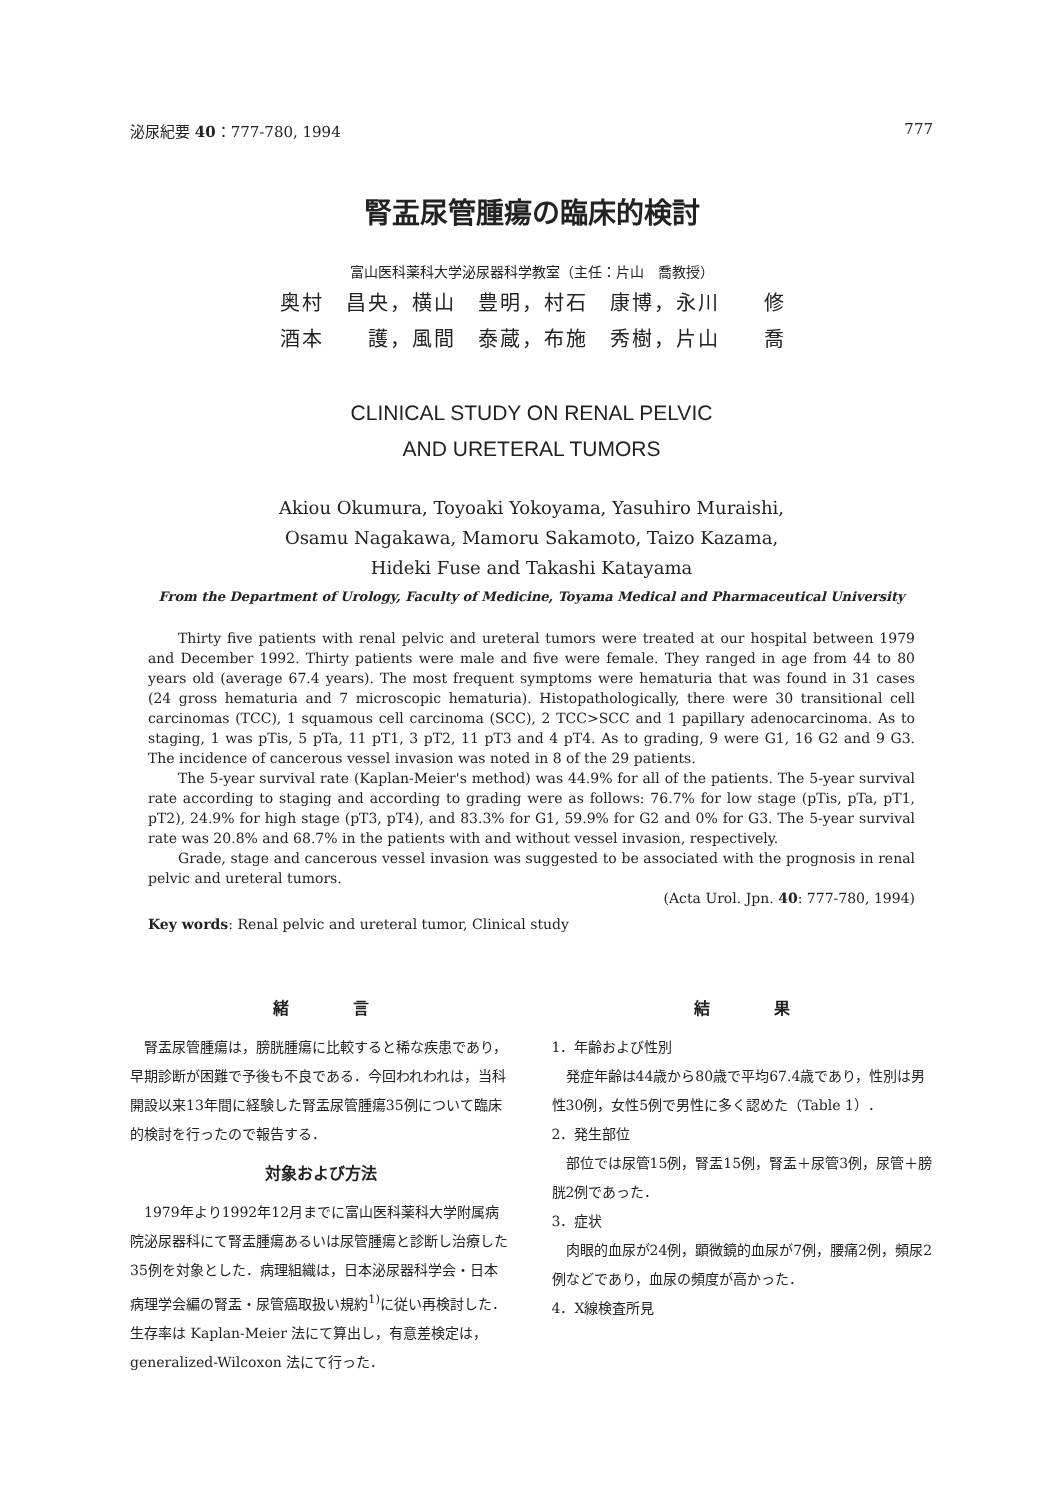泌尿紀要 40：777-780, 1994 777
腎盂尿管腫瘍の臨床的検討
富山医科薬科大学泌尿器科学教室（主任：片山　喬教授）
奥村　昌央，横山　豊明，村石　康博，永川　　修
酒本　　護，風間　泰蔵，布施　秀樹，片山　　喬
CLINICAL STUDY ON RENAL PELVIC
AND URETERAL TUMORS
Akiou Okumura, Toyoaki Yokoyama, Yasuhiro Muraishi,
Osamu Nagakawa, Mamoru Sakamoto, Taizo Kazama,
Hideki Fuse and Takashi Katayama
From the Department of Urology, Faculty of Medicine, Toyama Medical and Pharmaceutical University
Thirty five patients with renal pelvic and ureteral tumors were treated at our hospital between 1979 and December 1992. Thirty patients were male and five were female. They ranged in age from 44 to 80 years old (average 67.4 years). The most frequent symptoms were hematuria that was found in 31 cases (24 gross hematuria and 7 microscopic hematuria). Histopathologically, there were 30 transitional cell carcinomas (TCC), 1 squamous cell carcinoma (SCC), 2 TCC>SCC and 1 papillary adenocarcinoma. As to staging, 1 was pTis, 5 pTa, 11 pT1, 3 pT2, 11 pT3 and 4 pT4. As to grading, 9 were G1, 16 G2 and 9 G3. The incidence of cancerous vessel invasion was noted in 8 of the 29 patients.
The 5-year survival rate (Kaplan-Meier's method) was 44.9% for all of the patients. The 5-year survival rate according to staging and according to grading were as follows: 76.7% for low stage (pTis, pTa, pT1, pT2), 24.9% for high stage (pT3, pT4), and 83.3% for G1, 59.9% for G2 and 0% for G3. The 5-year survival rate was 20.8% and 68.7% in the patients with and without vessel invasion, respectively.
Grade, stage and cancerous vessel invasion was suggested to be associated with the prognosis in renal pelvic and ureteral tumors.
(Acta Urol. Jpn. 40: 777-780, 1994)
Key words: Renal pelvic and ureteral tumor, Clinical study
緒　　　　言
腎盂尿管腫瘍は，膀胱腫瘍に比較すると稀な疾患であり，早期診断が困難で予後も不良である．今回われわれは，当科開設以来13年間に経験した腎盂尿管腫瘍35例について臨床的検討を行ったので報告する．
対象および方法
1979年より1992年12月までに富山医科薬科大学附属病院泌尿器科にて腎盂腫瘍あるいは尿管腫瘍と診断し治療した35例を対象とした．病理組織は，日本泌尿器科学会・日本病理学会編の腎盂・尿管癌取扱い規約<sup>1)</sup>に従い再検討した．生存率は Kaplan-Meier 法にて算出し，有意差検定は，generalized-Wilcoxon 法にて行った．
結　　　　果
1．年齢および性別
発症年齢は44歳から80歳で平均67.4歳であり，性別は男性30例，女性5例で男性に多く認めた（Table 1）．
2．発生部位
部位では尿管15例，腎盂15例，腎盂＋尿管3例，尿管＋膀胱2例であった．
3．症状
肉眼的血尿が24例，顕微鏡的血尿が7例，腰痛2例，頻尿2例などであり，血尿の頻度が高かった．
4．X線検査所見